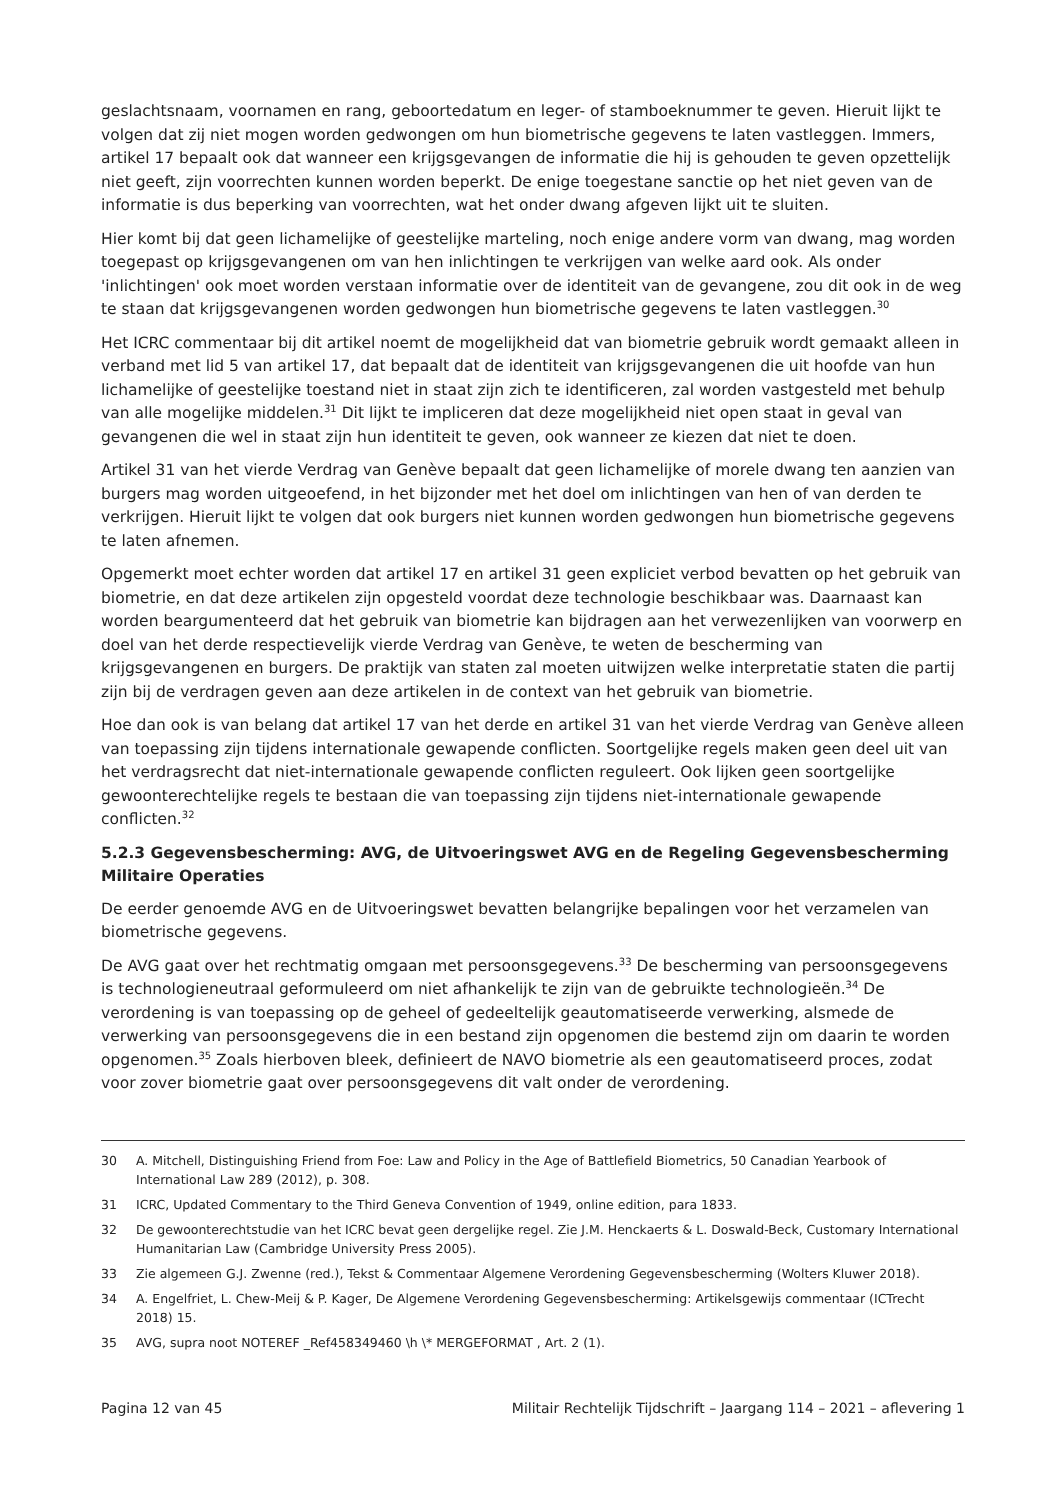geslachtsnaam, voornamen en rang, geboortedatum en leger- of stamboeknummer te geven. Hieruit lijkt te volgen dat zij niet mogen worden gedwongen om hun biometrische gegevens te laten vastleggen. Immers, artikel 17 bepaalt ook dat wanneer een krijgsgevangen de informatie die hij is gehouden te geven opzettelijk niet geeft, zijn voorrechten kunnen worden beperkt. De enige toegestane sanctie op het niet geven van de informatie is dus beperking van voorrechten, wat het onder dwang afgeven lijkt uit te sluiten.
Hier komt bij dat geen lichamelijke of geestelijke marteling, noch enige andere vorm van dwang, mag worden toegepast op krijgsgevangenen om van hen inlichtingen te verkrijgen van welke aard ook. Als onder 'inlichtingen' ook moet worden verstaan informatie over de identiteit van de gevangene, zou dit ook in de weg te staan dat krijgsgevangenen worden gedwongen hun biometrische gegevens te laten vastleggen.<sup>30</sup>
Het ICRC commentaar bij dit artikel noemt de mogelijkheid dat van biometrie gebruik wordt gemaakt alleen in verband met lid 5 van artikel 17, dat bepaalt dat de identiteit van krijgsgevangenen die uit hoofde van hun lichamelijke of geestelijke toestand niet in staat zijn zich te identificeren, zal worden vastgesteld met behulp van alle mogelijke middelen.<sup>31</sup> Dit lijkt te impliceren dat deze mogelijkheid niet open staat in geval van gevangenen die wel in staat zijn hun identiteit te geven, ook wanneer ze kiezen dat niet te doen.
Artikel 31 van het vierde Verdrag van Genève bepaalt dat geen lichamelijke of morele dwang ten aanzien van burgers mag worden uitgeoefend, in het bijzonder met het doel om inlichtingen van hen of van derden te verkrijgen. Hieruit lijkt te volgen dat ook burgers niet kunnen worden gedwongen hun biometrische gegevens te laten afnemen.
Opgemerkt moet echter worden dat artikel 17 en artikel 31 geen expliciet verbod bevatten op het gebruik van biometrie, en dat deze artikelen zijn opgesteld voordat deze technologie beschikbaar was. Daarnaast kan worden beargumenteerd dat het gebruik van biometrie kan bijdragen aan het verwezenlijken van voorwerp en doel van het derde respectievelijk vierde Verdrag van Genève, te weten de bescherming van krijgsgevangenen en burgers. De praktijk van staten zal moeten uitwijzen welke interpretatie staten die partij zijn bij de verdragen geven aan deze artikelen in de context van het gebruik van biometrie.
Hoe dan ook is van belang dat artikel 17 van het derde en artikel 31 van het vierde Verdrag van Genève alleen van toepassing zijn tijdens internationale gewapende conflicten. Soortgelijke regels maken geen deel uit van het verdragsrecht dat niet-internationale gewapende conflicten reguleert. Ook lijken geen soortgelijke gewoonterechtelijke regels te bestaan die van toepassing zijn tijdens niet-internationale gewapende conflicten.<sup>32</sup>
5.2.3 Gegevensbescherming: AVG, de Uitvoeringswet AVG en de Regeling Gegevensbescherming Militaire Operaties
De eerder genoemde AVG en de Uitvoeringswet bevatten belangrijke bepalingen voor het verzamelen van biometrische gegevens.
De AVG gaat over het rechtmatig omgaan met persoonsgegevens.<sup>33</sup> De bescherming van persoonsgegevens is technologieneutraal geformuleerd om niet afhankelijk te zijn van de gebruikte technologieën.<sup>34</sup> De verordening is van toepassing op de geheel of gedeeltelijk geautomatiseerde verwerking, alsmede de verwerking van persoonsgegevens die in een bestand zijn opgenomen die bestemd zijn om daarin te worden opgenomen.<sup>35</sup> Zoals hierboven bleek, definieert de NAVO biometrie als een geautomatiseerd proces, zodat voor zover biometrie gaat over persoonsgegevens dit valt onder de verordening.
30 A. Mitchell, Distinguishing Friend from Foe: Law and Policy in the Age of Battlefield Biometrics, 50 Canadian Yearbook of International Law 289 (2012), p. 308.
31 ICRC, Updated Commentary to the Third Geneva Convention of 1949, online edition, para 1833.
32 De gewoonterechtstudie van het ICRC bevat geen dergelijke regel. Zie J.M. Henckaerts & L. Doswald-Beck, Customary International Humanitarian Law (Cambridge University Press 2005).
33 Zie algemeen G.J. Zwenne (red.), Tekst & Commentaar Algemene Verordening Gegevensbescherming (Wolters Kluwer 2018).
34 A. Engelfriet, L. Chew-Meij & P. Kager, De Algemene Verordening Gegevensbescherming: Artikelsgewijs commentaar (ICTrecht 2018) 15.
35 AVG, supra noot NOTEREF _Ref458349460 \h \* MERGEFORMAT , Art. 2 (1).
Pagina 12 van 45 Militair Rechtelijk Tijdschrift – Jaargang 114 – 2021 – aflevering 1